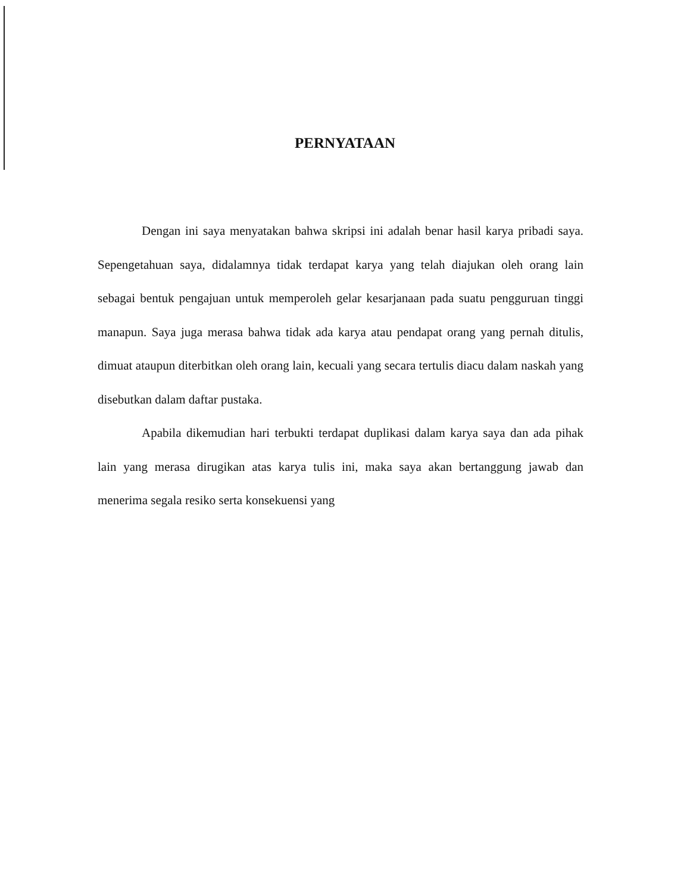PERNYATAAN
Dengan ini saya menyatakan bahwa skripsi ini adalah benar hasil karya pribadi saya. Sepengetahuan saya, didalamnya tidak terdapat karya yang telah diajukan oleh orang lain sebagai bentuk pengajuan untuk memperoleh gelar kesarjanaan pada suatu pengguruan tinggi manapun. Saya juga merasa bahwa tidak ada karya atau pendapat orang yang pernah ditulis, dimuat ataupun diterbitkan oleh orang lain, kecuali yang secara tertulis diacu dalam naskah yang disebutkan dalam daftar pustaka.
Apabila dikemudian hari terbukti terdapat duplikasi dalam karya saya dan ada pihak lain yang merasa dirugikan atas karya tulis ini, maka saya akan bertanggung jawab dan menerima segala resiko serta konsekuensi yang